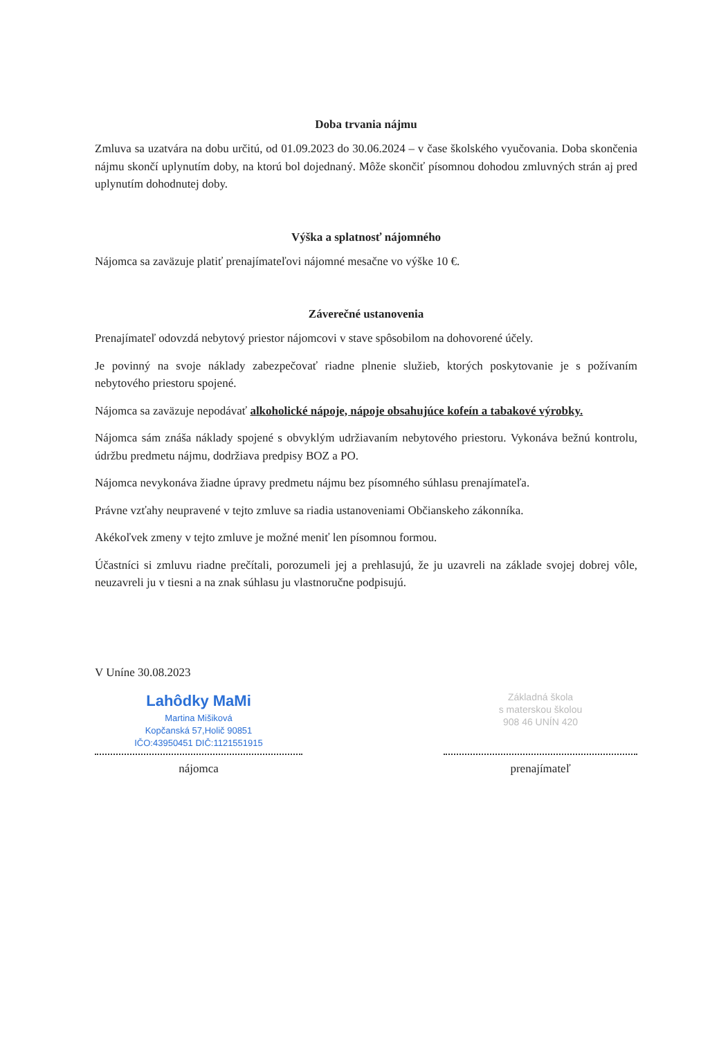Doba trvania nájmu
Zmluva sa uzatvára na dobu určitú, od 01.09.2023 do 30.06.2024 – v čase školského vyučovania. Doba skončenia nájmu skončí uplynutím doby, na ktorú bol dojednaný. Môže skončiť písomnou dohodou zmluvných strán aj pred uplynutím dohodnutej doby.
Výška a splatnosť nájomného
Nájomca sa zaväzuje platiť prenajímateľovi nájomné mesačne vo výške 10 €.
Záverečné ustanovenia
Prenajímateľ odovzdá nebytový priestor nájomcovi v stave spôsobilom na dohovorené účely.
Je povinný na svoje náklady zabezpečovať riadne plnenie služieb, ktorých poskytovanie je s požívaním nebytového priestoru spojené.
Nájomca sa zaväzuje nepodávať alkoholické nápoje, nápoje obsahujúce kofeín a tabakové výrobky.
Nájomca sám znáša náklady spojené s obvyklým udržiavaním nebytového priestoru. Vykonáva bežnú kontrolu, údržbu predmetu nájmu, dodržiava predpisy BOZ a PO.
Nájomca nevykonáva žiadne úpravy predmetu nájmu bez písomného súhlasu prenajímateľa.
Právne vzťahy neupravené v tejto zmluve sa riadia ustanoveniami Občianskeho zákonníka.
Akékoľvek zmeny v tejto zmluve je možné meniť len písomnou formou.
Účastníci si zmluvu riadne prečítali, porozumeli jej a prehlasujú, že ju uzavreli na základe svojej dobrej vôle, neuzavreli ju v tiesni a na znak súhlasu ju vlastnoručne podpisujú.
V Uníne 30.08.2023
Lahôdky MaMi
Martina Mišiková
Kopčanská 57,Holič 90851
IČO:43950451 DIČ:1121551915
nájomca
Základná škola
s materskou školou
908 46 UNÍN 420
prenajímateľ